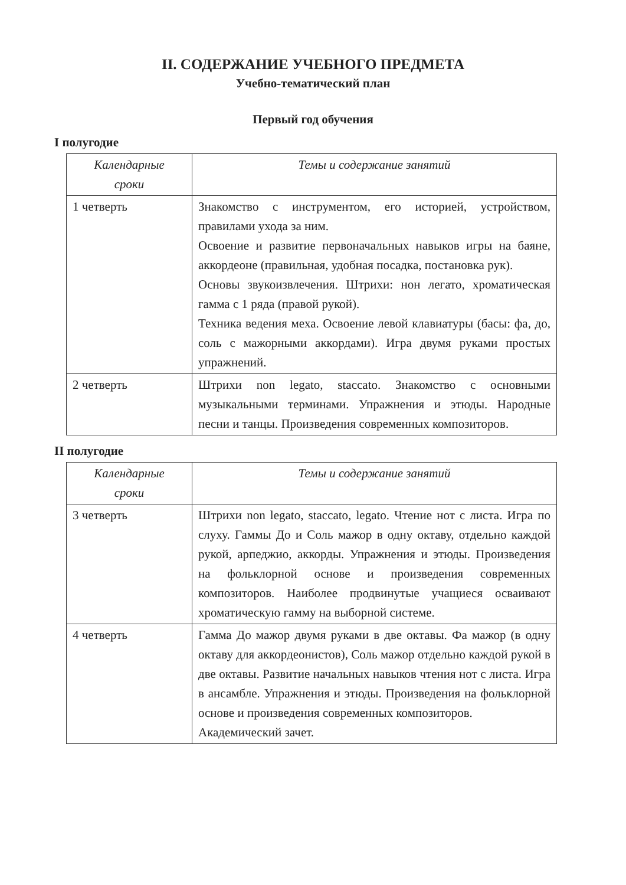II. СОДЕРЖАНИЕ УЧЕБНОГО ПРЕДМЕТА
Учебно-тематический план
Первый год обучения
I полугодие
| Календарные сроки | Темы и содержание занятий |
| --- | --- |
| 1 четверть | Знакомство с инструментом, его историей, устройством, правилами ухода за ним. Освоение и развитие первоначальных навыков игры на баяне, аккордеоне (правильная, удобная посадка, постановка рук). Основы звукоизвлечения. Штрихи: нон легато, хроматическая гамма с 1 ряда (правой рукой). Техника ведения меха. Освоение левой клавиатуры (басы: фа, до, соль с мажорными аккордами). Игра двумя руками простых упражнений. |
| 2 четверть | Штрихи non legato, staccato. Знакомство с основными музыкальными терминами. Упражнения и этюды. Народные песни и танцы. Произведения современных композиторов. |
II полугодие
| Календарные сроки | Темы и содержание занятий |
| --- | --- |
| 3 четверть | Штрихи non legato, staccato, legato. Чтение нот с листа. Игра по слуху. Гаммы До и Соль мажор в одну октаву, отдельно каждой рукой, арпеджио, аккорды. Упражнения и этюды. Произведения на фольклорной основе и произведения современных композиторов. Наиболее продвинутые учащиеся осваивают хроматическую гамму на выборной системе. |
| 4 четверть | Гамма До мажор двумя руками в две октавы. Фа мажор (в одну октаву для аккордеонистов), Соль мажор отдельно каждой рукой в две октавы. Развитие начальных навыков чтения нот с листа. Игра в ансамбле. Упражнения и этюды. Произведения на фольклорной основе и произведения современных композиторов. Академический зачет. |